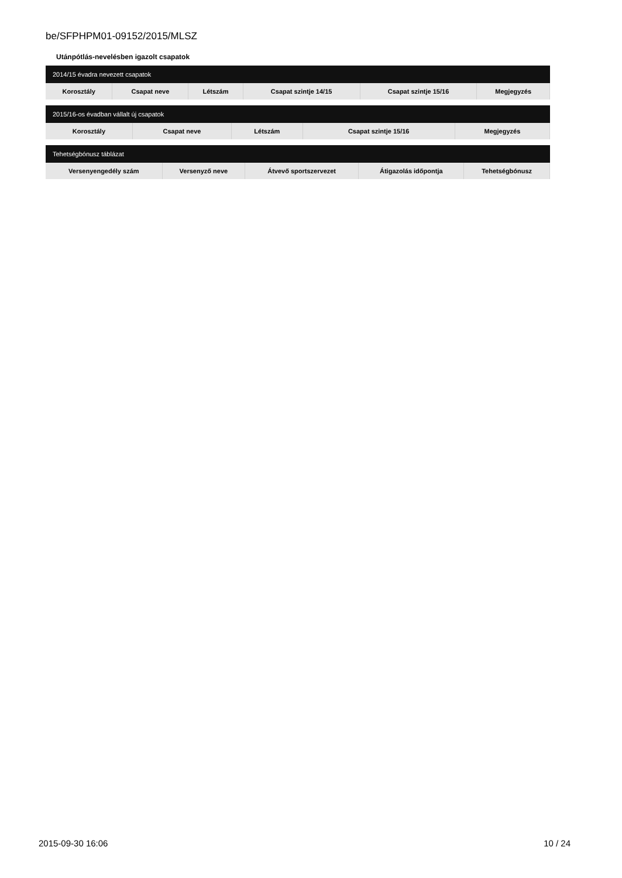be/SFPHPM01-09152/2015/MLSZ
Utánpótlás-nevelésben igazolt csapatok
| 2014/15 évadra nevezett csapatok | | | | | |
| --- | --- | --- | --- | --- | --- |
| Korosztály | Csapat neve | Létszám | Csapat szintje 14/15 | Csapat szintje 15/16 | Megjegyzés |
| 2015/16-os évadban vállalt új csapatok | | | | |
| --- | --- | --- | --- | --- |
| Korosztály | Csapat neve | Létszám | Csapat szintje 15/16 | Megjegyzés |
| Tehetségbónusz táblázat | | | | |
| --- | --- | --- | --- | --- |
| Versenyengedély szám | Versenyző neve | Átvevő sportszervezet | Átigazolás időpontja | Tehetségbónusz |
2015-09-30 16:06 10 / 24